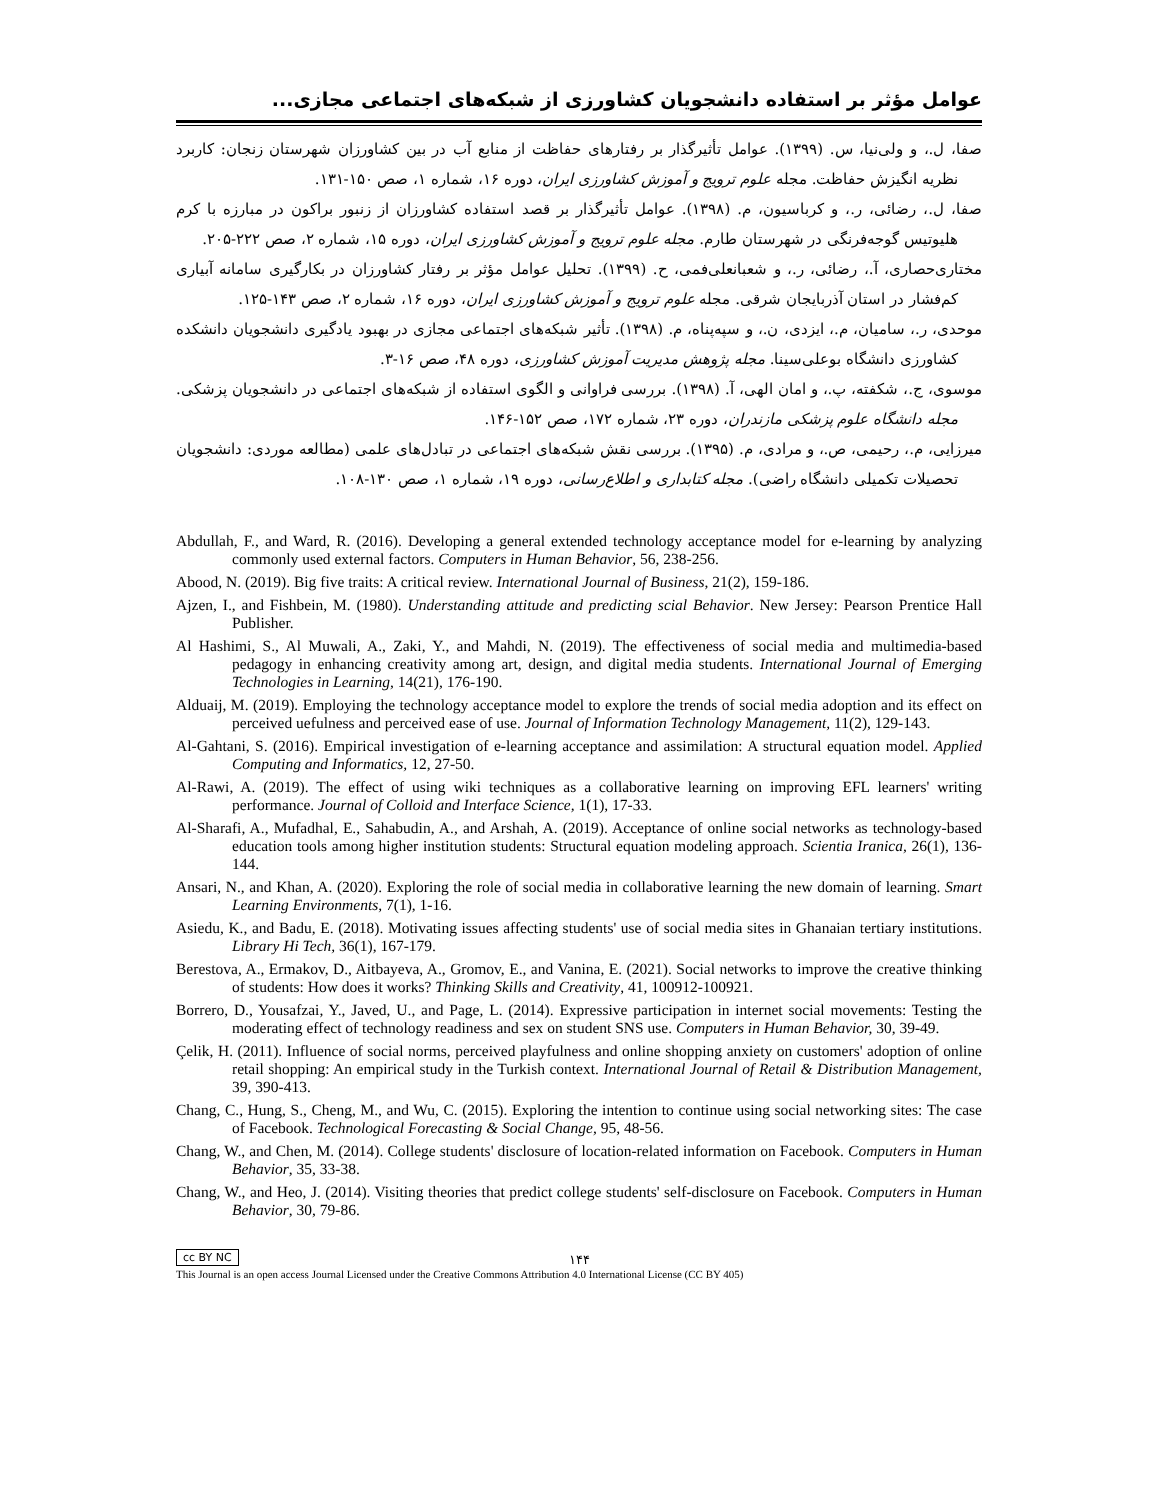عوامل مؤثر بر استفاده دانشجویان کشاورزی از شبکه‌های اجتماعی مجازی...
صفا، ل.، و ولی‌نیا، س. (۱۳۹۹). عوامل تأثیرگذار بر رفتارهای حفاظت از منابع آب در بین کشاورزان شهرستان زنجان: کاربرد نظریه انگیزش حفاظت. مجله علوم ترویج و آموزش کشاورزی ایران، دوره ۱۶، شماره ۱، صص ۱۵۰-۱۳۱.
صفا، ل.، رضائی، ر.، و کرباسیون، م. (۱۳۹۸). عوامل تأثیرگذار بر قصد استفاده کشاورزان از زنبور براکون در مبارزه با کرم هلیوتیس گوجه‌فرنگی در شهرستان طارم. مجله علوم ترویج و آموزش کشاورزی ایران، دوره ۱۵، شماره ۲، صص ۲۲۲-۲۰۵.
مختاری‌حصاری، آ.، رضائی، ر.، و شعبانعلی‌فمی، ح. (۱۳۹۹). تحلیل عوامل مؤثر بر رفتار کشاورزان در بکارگیری سامانه آبیاری کم‌فشار در استان آذربایجان شرقی. مجله علوم ترویج و آموزش کشاورزی ایران، دوره ۱۶، شماره ۲، صص ۱۴۳-۱۲۵.
موحدی، ر.، سامیان، م.، ایزدی، ن.، و سپه‌پناه، م. (۱۳۹۸). تأثیر شبکه‌های اجتماعی مجازی در بهبود یادگیری دانشجویان دانشکده کشاورزی دانشگاه بوعلی‌سینا. مجله پژوهش مدیریت آموزش کشاورزی، دوره ۴۸، صص ۱۶-۳.
موسوی، ج.، شکفته، پ.، و امان الهی، آ. (۱۳۹۸). بررسی فراوانی و الگوی استفاده از شبکه‌های اجتماعی در دانشجویان پزشکی. مجله دانشگاه علوم پزشکی مازندران، دوره ۲۳، شماره ۱۷۲، صص ۱۵۲-۱۴۶.
میرزایی، م.، رحیمی، ص.، و مرادی، م. (۱۳۹۵). بررسی نقش شبکه‌های اجتماعی در تبادل‌های علمی (مطالعه موردی: دانشجویان تحصیلات تکمیلی دانشگاه راضی). مجله کتابداری و اطلاع‌رسانی، دوره ۱۹، شماره ۱، صص ۱۳۰-۱۰۸.
Abdullah, F., and Ward, R. (2016). Developing a general extended technology acceptance model for e-learning by analyzing commonly used external factors. Computers in Human Behavior, 56, 238-256.
Abood, N. (2019). Big five traits: A critical review. International Journal of Business, 21(2), 159-186.
Ajzen, I., and Fishbein, M. (1980). Understanding attitude and predicting scial Behavior. New Jersey: Pearson Prentice Hall Publisher.
Al Hashimi, S., Al Muwali, A., Zaki, Y., and Mahdi, N. (2019). The effectiveness of social media and multimedia-based pedagogy in enhancing creativity among art, design, and digital media students. International Journal of Emerging Technologies in Learning, 14(21), 176-190.
Alduaij, M. (2019). Employing the technology acceptance model to explore the trends of social media adoption and its effect on perceived uefulness and perceived ease of use. Journal of Information Technology Management, 11(2), 129-143.
Al-Gahtani, S. (2016). Empirical investigation of e-learning acceptance and assimilation: A structural equation model. Applied Computing and Informatics, 12, 27-50.
Al-Rawi, A. (2019). The effect of using wiki techniques as a collaborative learning on improving EFL learners' writing performance. Journal of Colloid and Interface Science, 1(1), 17-33.
Al-Sharafi, A., Mufadhal, E., Sahabudin, A., and Arshah, A. (2019). Acceptance of online social networks as technology-based education tools among higher institution students: Structural equation modeling approach. Scientia Iranica, 26(1), 136-144.
Ansari, N., and Khan, A. (2020). Exploring the role of social media in collaborative learning the new domain of learning. Smart Learning Environments, 7(1), 1-16.
Asiedu, K., and Badu, E. (2018). Motivating issues affecting students' use of social media sites in Ghanaian tertiary institutions. Library Hi Tech, 36(1), 167-179.
Berestova, A., Ermakov, D., Aitbayeva, A., Gromov, E., and Vanina, E. (2021). Social networks to improve the creative thinking of students: How does it works? Thinking Skills and Creativity, 41, 100912-100921.
Borrero, D., Yousafzai, Y., Javed, U., and Page, L. (2014). Expressive participation in internet social movements: Testing the moderating effect of technology readiness and sex on student SNS use. Computers in Human Behavior, 30, 39-49.
Çelik, H. (2011). Influence of social norms, perceived playfulness and online shopping anxiety on customers' adoption of online retail shopping: An empirical study in the Turkish context. International Journal of Retail & Distribution Management, 39, 390-413.
Chang, C., Hung, S., Cheng, M., and Wu, C. (2015). Exploring the intention to continue using social networking sites: The case of Facebook. Technological Forecasting & Social Change, 95, 48-56.
Chang, W., and Chen, M. (2014). College students' disclosure of location-related information on Facebook. Computers in Human Behavior, 35, 33-38.
Chang, W., and Heo, J. (2014). Visiting theories that predict college students' self-disclosure on Facebook. Computers in Human Behavior, 30, 79-86.
cc BY NC
۱۴۴
This Journal is an open access Journal Licensed under the Creative Commons Attribution 4.0 International License (CC BY 405)